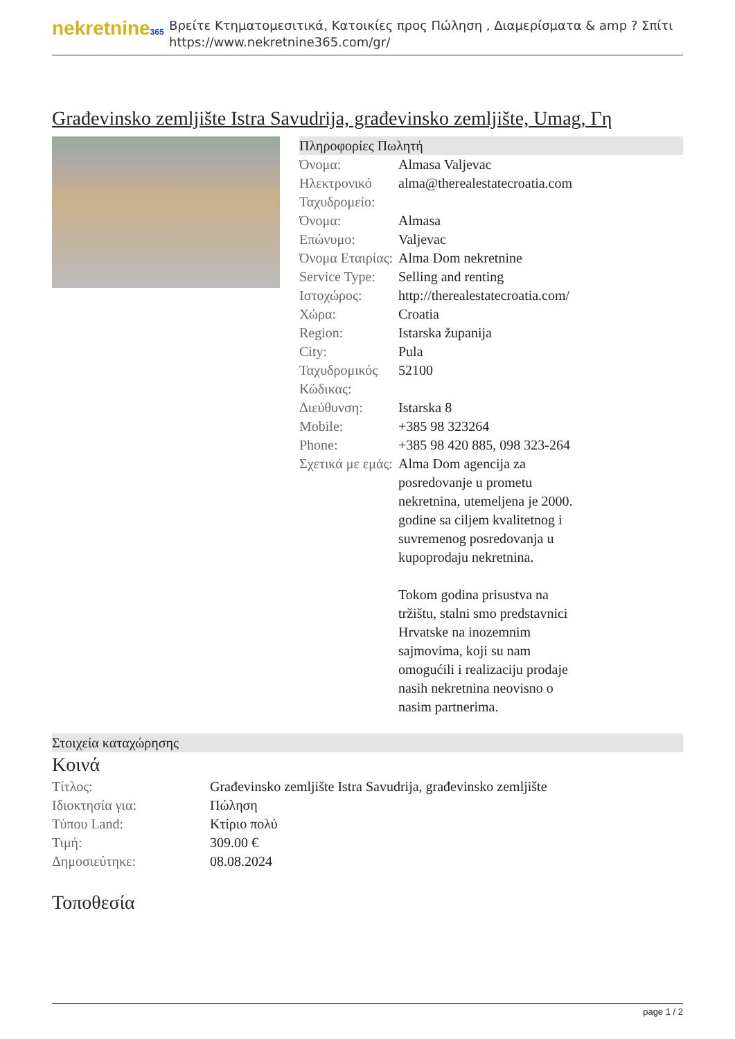nekretnine365
Βρείτε Κτηματομεσιτικά, Κατοικίες προς Πώληση , Διαμερίσματα & amp ? Σπίτι
https://www.nekretnine365.com/gr/
Građevinsko zemljište Istra Savudrija, građevinsko zemljište, Umag, Γη
Πληροφορίες Πωλητή
| Όνομα: | Almasa Valjevac |
| Ηλεκτρονικό Ταχυδρομείο: | alma@therealestatecroatia.com |
| Όνομα: | Almasa |
| Επώνυμο: | Valjevac |
| Όνομα Εταιρίας: | Alma Dom nekretnine |
| Service Type: | Selling and renting |
| Ιστοχώρος: | http://therealestatecroatia.com/ |
| Χώρα: | Croatia |
| Region: | Istarska županija |
| City: | Pula |
| Ταχυδρομικός Κώδικας: | 52100 |
| Διεύθυνση: | Istarska 8 |
| Mobile: | +385 98 323264 |
| Phone: | +385 98 420 885, 098 323-264 |
| Σχετικά με εμάς: | Alma Dom agencija za posredovanje u prometu nekretnina, utemeljena je 2000. godine sa ciljem kvalitetnog i suvremenog posredovanja u kupoprodaju nekretnina. Tokom godina prisustva na tržištu, stalni smo predstavnici Hrvatske na inozemnim sajmovima, koji su nam omogućili i realizaciju prodaje nasih nekretnina neovisno o nasim partnerima. |
Στοιχεία καταχώρησης
Κοινά
| Τίτλος: | Građevinsko zemljište Istra Savudrija, građevinsko zemljište |
| Ιδιοκτησία για: | Πώληση |
| Τύπου Land: | Κτίριο πολύ |
| Τιμή: | 309.00 € |
| Δημοσιεύτηκε: | 08.08.2024 |
Τοποθεσία
page 1 / 2